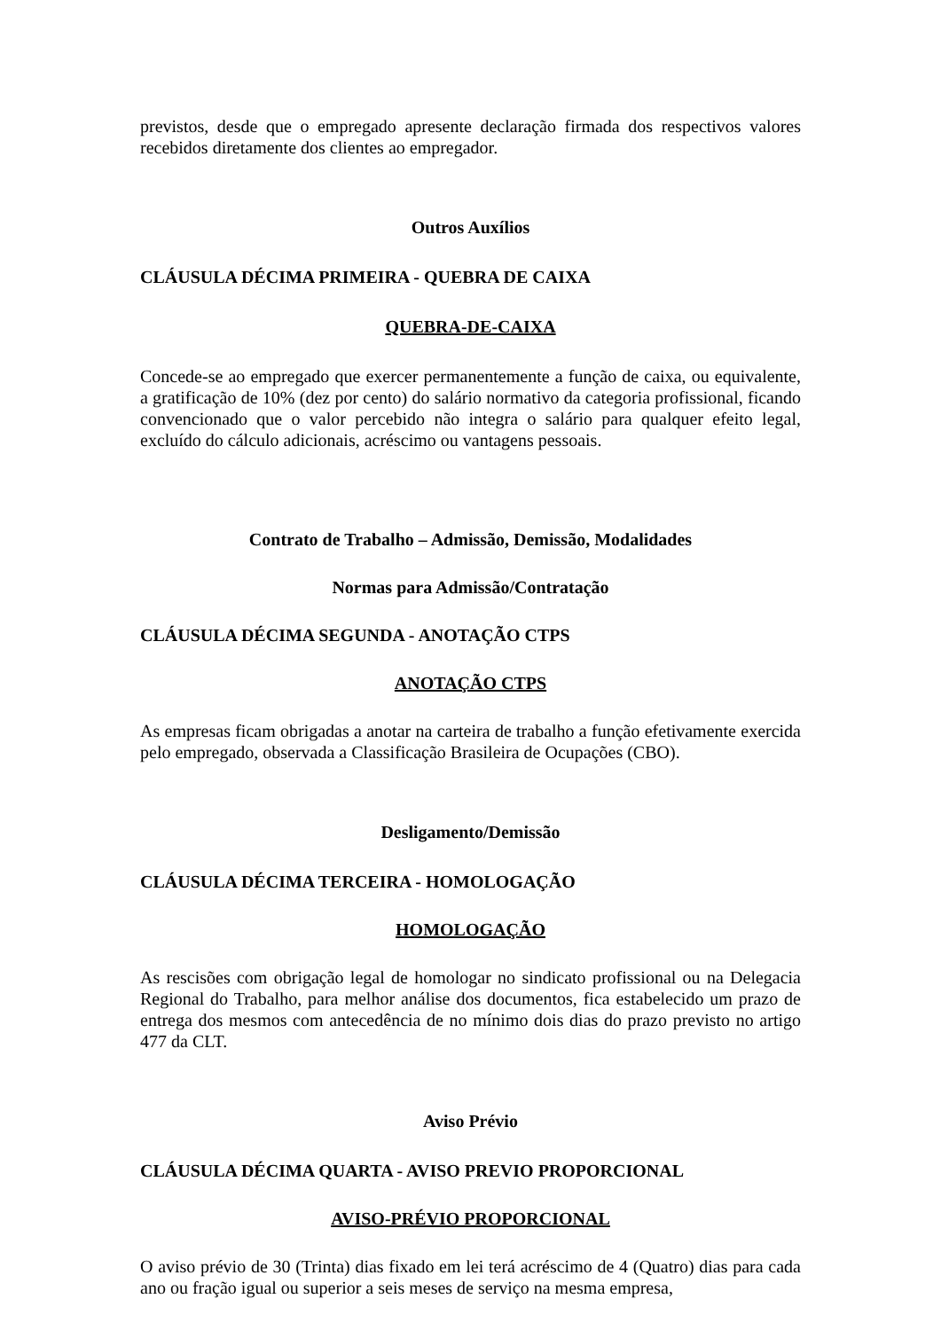previstos, desde que o empregado apresente declaração firmada dos respectivos valores recebidos diretamente dos clientes ao empregador.
Outros Auxílios
CLÁUSULA DÉCIMA PRIMEIRA - QUEBRA DE CAIXA
QUEBRA-DE-CAIXA
Concede-se ao empregado que exercer permanentemente a função de caixa, ou equivalente, a gratificação de 10% (dez por cento) do salário normativo da categoria profissional, ficando convencionado que o valor percebido não integra o salário para qualquer efeito legal, excluído do cálculo adicionais, acréscimo ou vantagens pessoais.
Contrato de Trabalho – Admissão, Demissão, Modalidades
Normas para Admissão/Contratação
CLÁUSULA DÉCIMA SEGUNDA - ANOTAÇÃO CTPS
ANOTAÇÃO CTPS
As empresas ficam obrigadas a anotar na carteira de trabalho a função efetivamente exercida pelo empregado, observada a Classificação Brasileira de Ocupações (CBO).
Desligamento/Demissão
CLÁUSULA DÉCIMA TERCEIRA - HOMOLOGAÇÃO
HOMOLOGAÇÃO
As rescisões com obrigação legal de homologar no sindicato profissional ou na Delegacia Regional do Trabalho, para melhor análise dos documentos, fica estabelecido um prazo de entrega dos mesmos com antecedência de no mínimo dois dias do prazo previsto no artigo 477 da CLT.
Aviso Prévio
CLÁUSULA DÉCIMA QUARTA - AVISO PREVIO PROPORCIONAL
AVISO-PRÉVIO PROPORCIONAL
O aviso prévio de 30 (Trinta) dias fixado em lei terá acréscimo de 4 (Quatro) dias para cada ano ou fração igual ou superior a seis meses de serviço na mesma empresa,